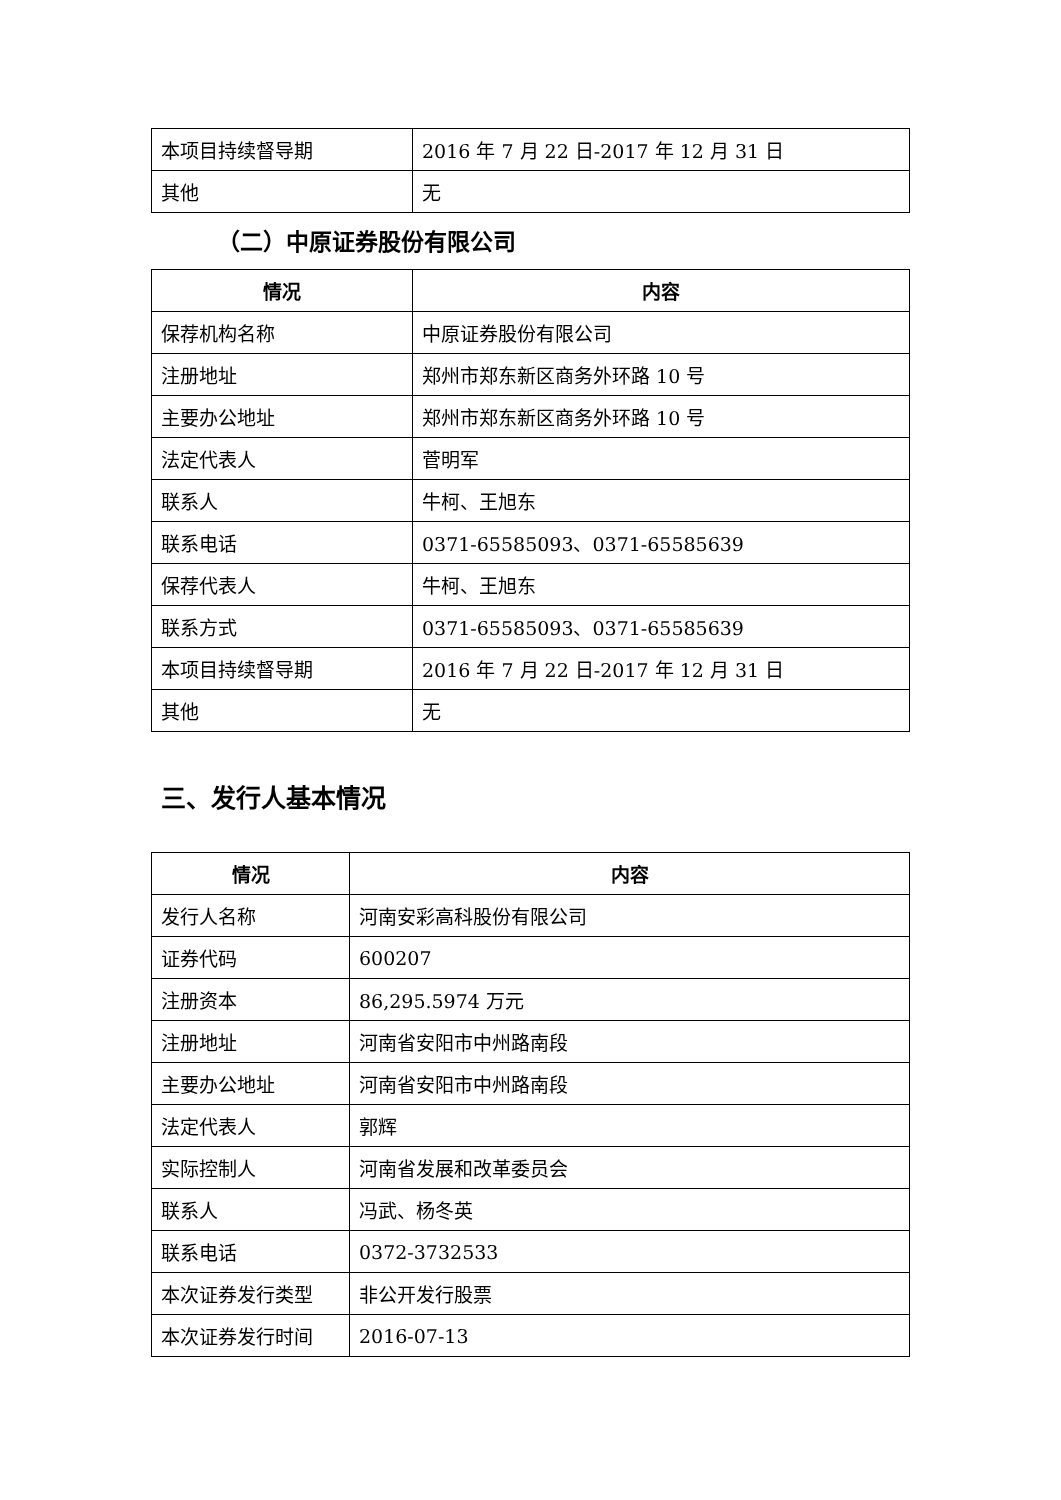| 本项目持续督导期 | 2016 年 7 月 22 日-2017 年 12 月 31 日 |
| 其他 | 无 |
（二）中原证券股份有限公司
| 情况 | 内容 |
| --- | --- |
| 保荐机构名称 | 中原证券股份有限公司 |
| 注册地址 | 郑州市郑东新区商务外环路 10 号 |
| 主要办公地址 | 郑州市郑东新区商务外环路 10 号 |
| 法定代表人 | 菅明军 |
| 联系人 | 牛柯、王旭东 |
| 联系电话 | 0371-65585093、0371-65585639 |
| 保荐代表人 | 牛柯、王旭东 |
| 联系方式 | 0371-65585093、0371-65585639 |
| 本项目持续督导期 | 2016 年 7 月 22 日-2017 年 12 月 31 日 |
| 其他 | 无 |
三、发行人基本情况
| 情况 | 内容 |
| --- | --- |
| 发行人名称 | 河南安彩高科股份有限公司 |
| 证券代码 | 600207 |
| 注册资本 | 86,295.5974 万元 |
| 注册地址 | 河南省安阳市中州路南段 |
| 主要办公地址 | 河南省安阳市中州路南段 |
| 法定代表人 | 郭辉 |
| 实际控制人 | 河南省发展和改革委员会 |
| 联系人 | 冯武、杨冬英 |
| 联系电话 | 0372-3732533 |
| 本次证券发行类型 | 非公开发行股票 |
| 本次证券发行时间 | 2016-07-13 |